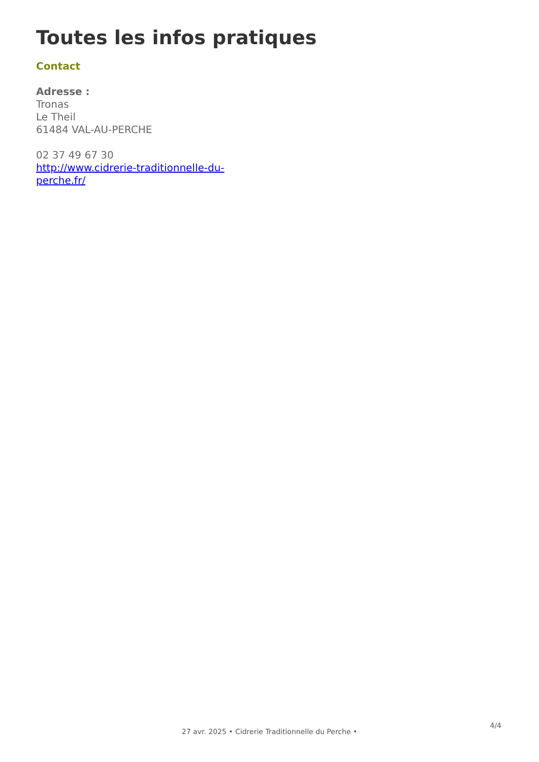Toutes les infos pratiques
Contact
Adresse :
Tronas
Le Theil
61484 VAL-AU-PERCHE
02 37 49 67 30
http://www.cidrerie-traditionnelle-du-
perche.fr/
4/4
27 avr. 2025 • Cidrerie Traditionnelle du Perche •